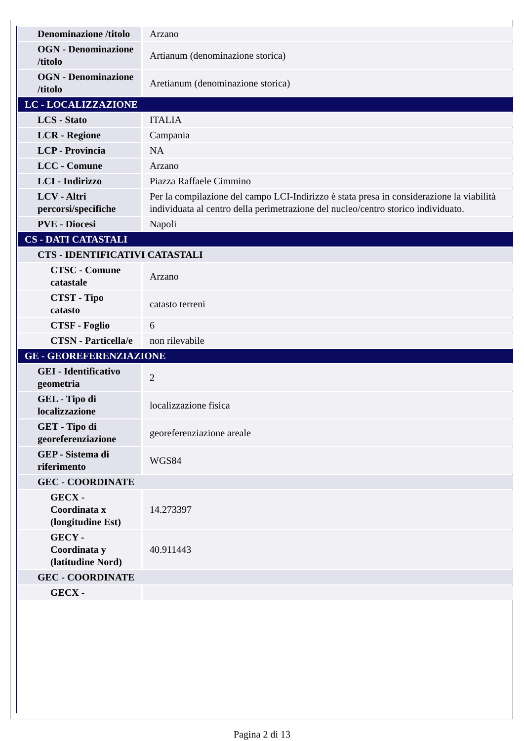| Denominazione /titolo | Arzano |
| OGN - Denominazione /titolo | Artianum (denominazione storica) |
| OGN - Denominazione /titolo | Aretianum (denominazione storica) |
| LC - LOCALIZZAZIONE | |
| LCS - Stato | ITALIA |
| LCR - Regione | Campania |
| LCP - Provincia | NA |
| LCC - Comune | Arzano |
| LCI - Indirizzo | Piazza Raffaele Cimmino |
| LCV - Altri percorsi/specifiche | Per la compilazione del campo LCI-Indirizzo è stata presa in considerazione la viabilità individuata al centro della perimetrazione del nucleo/centro storico individuato. |
| PVE - Diocesi | Napoli |
| CS - DATI CATASTALI | |
| CTS - IDENTIFICATIVI CATASTALI | |
| CTSC - Comune catastale | Arzano |
| CTST - Tipo catasto | catasto terreni |
| CTSF - Foglio | 6 |
| CTSN - Particella/e | non rilevabile |
| GE - GEOREFERENZIAZIONE | |
| GEI - Identificativo geometria | 2 |
| GEL - Tipo di localizzazione | localizzazione fisica |
| GET - Tipo di georeferenziazione | georeferenziazione areale |
| GEP - Sistema di riferimento | WGS84 |
| GEC - COORDINATE | |
| GECX - Coordinata x (longitudine Est) | 14.273397 |
| GECY - Coordinata y (latitudine Nord) | 40.911443 |
| GEC - COORDINATE | |
| GECX - | |
Pagina 2 di 13